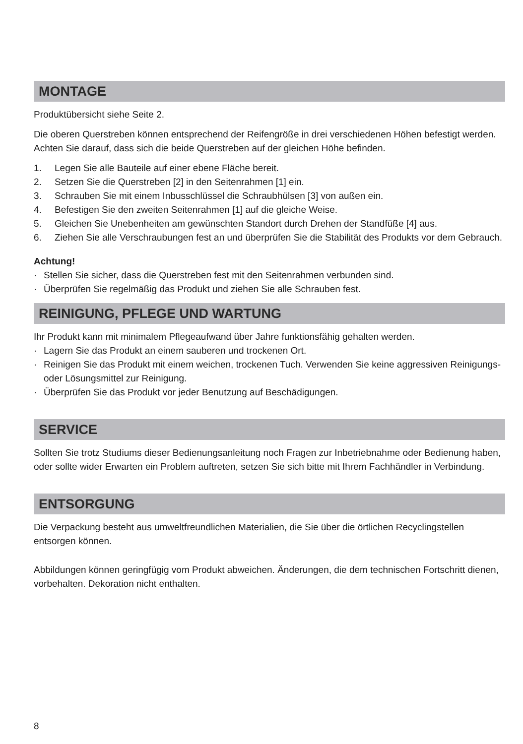MONTAGE
Produktübersicht siehe Seite 2.
Die oberen Querstreben können entsprechend der Reifengröße in drei verschiedenen Höhen befestigt werden. Achten Sie darauf, dass sich die beide Querstreben auf der gleichen Höhe befinden.
1. Legen Sie alle Bauteile auf einer ebene Fläche bereit.
2. Setzen Sie die Querstreben [2] in den Seitenrahmen [1] ein.
3. Schrauben Sie mit einem Inbusschlüssel die Schraubhülsen [3] von außen ein.
4. Befestigen Sie den zweiten Seitenrahmen [1] auf die gleiche Weise.
5. Gleichen Sie Unebenheiten am gewünschten Standort durch Drehen der Standfüße [4] aus.
6. Ziehen Sie alle Verschraubungen fest an und überprüfen Sie die Stabilität des Produkts vor dem Gebrauch.
Achtung!
· Stellen Sie sicher, dass die Querstreben fest mit den Seitenrahmen verbunden sind.
· Überprüfen Sie regelmäßig das Produkt und ziehen Sie alle Schrauben fest.
REINIGUNG, PFLEGE UND WARTUNG
Ihr Produkt kann mit minimalem Pflegeaufwand über Jahre funktionsfähig gehalten werden.
· Lagern Sie das Produkt an einem sauberen und trockenen Ort.
· Reinigen Sie das Produkt mit einem weichen, trockenen Tuch. Verwenden Sie keine aggressiven Reinigungs- oder Lösungsmittel zur Reinigung.
· Überprüfen Sie das Produkt vor jeder Benutzung auf Beschädigungen.
SERVICE
Sollten Sie trotz Studiums dieser Bedienungsanleitung noch Fragen zur Inbetriebnahme oder Bedienung haben, oder sollte wider Erwarten ein Problem auftreten, setzen Sie sich bitte mit Ihrem Fachhändler in Verbindung.
ENTSORGUNG
Die Verpackung besteht aus umweltfreundlichen Materialien, die Sie über die örtlichen Recyclingstellen entsorgen können.
Abbildungen können geringfügig vom Produkt abweichen. Änderungen, die dem technischen Fortschritt dienen, vorbehalten. Dekoration nicht enthalten.
8